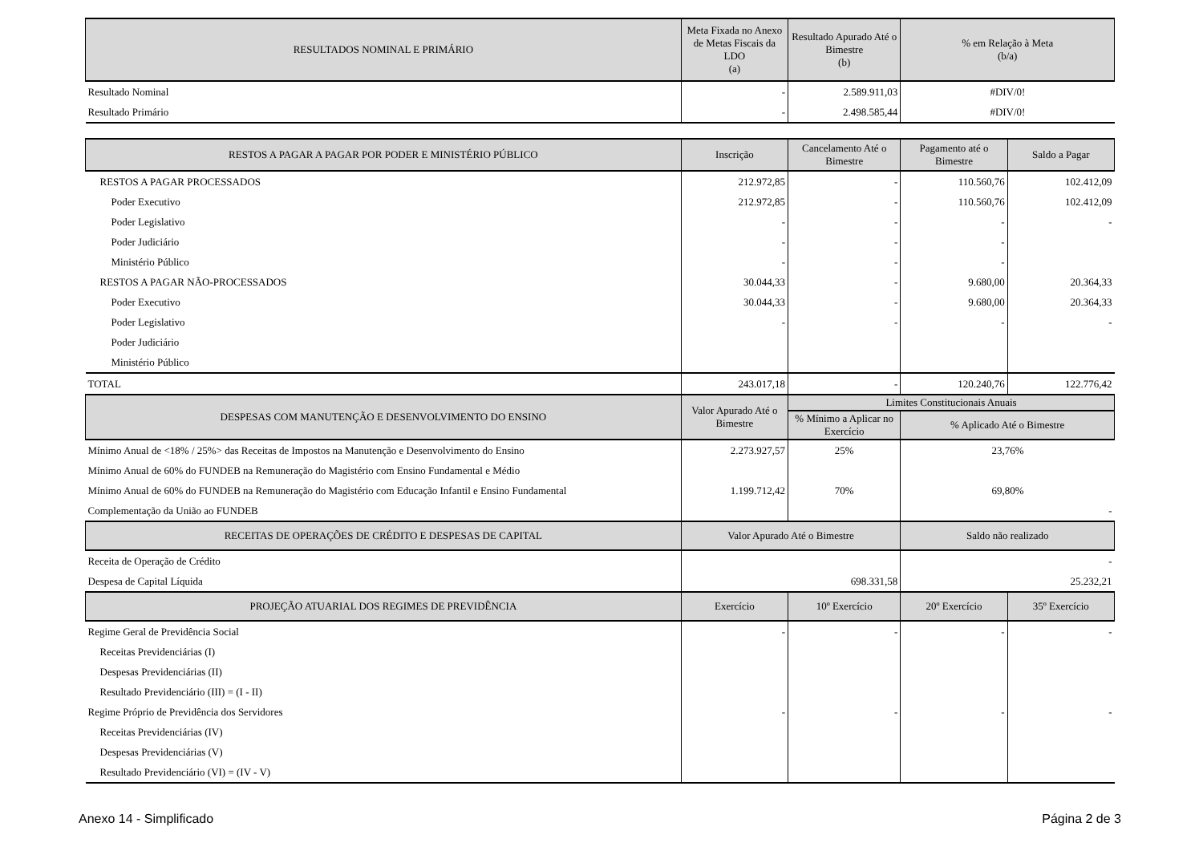| RESULTADOS NOMINAL E PRIMÁRIO | Meta Fixada no Anexo de Metas Fiscais da LDO (a) | Resultado Apurado Até o Bimestre (b) | % em Relação à Meta (b/a) | |
| --- | --- | --- | --- | --- |
| Resultado Nominal | - | 2.589.911,03 | #DIV/0! | |
| Resultado Primário | - | 2.498.585,44 | #DIV/0! | |
| RESTOS A PAGAR A PAGAR POR PODER E MINISTÉRIO PÚBLICO | Inscrição | Cancelamento Até o Bimestre | Pagamento até o Bimestre | Saldo a Pagar |
| RESTOS A PAGAR PROCESSADOS | 212.972,85 | - | 110.560,76 | 102.412,09 |
| Poder Executivo | 212.972,85 | - | 110.560,76 | 102.412,09 |
| Poder Legislativo | - | - | - | - |
| Poder Judiciário | - | - | - | |
| Ministério Público | - | - | - | |
| RESTOS A PAGAR NÃO-PROCESSADOS | 30.044,33 | - | 9.680,00 | 20.364,33 |
| Poder Executivo | 30.044,33 | - | 9.680,00 | 20.364,33 |
| Poder Legislativo | - | - | - | - |
| Poder Judiciário | | | | |
| Ministério Público | | | | |
| TOTAL | 243.017,18 | - | 120.240,76 | 122.776,42 |
| DESPESAS COM MANUTENÇÃO E DESENVOLVIMENTO DO ENSINO | Valor Apurado Até o Bimestre | Limites Constitucionais Anuais | | |
| | | % Mínimo a Aplicar no Exercício | % Aplicado Até o Bimestre | |
| Mínimo Anual de <18% / 25%> das Receitas de Impostos na Manutenção e Desenvolvimento do Ensino | 2.273.927,57 | 25% | 23,76% | |
| Mínimo Anual de 60% do FUNDEB na Remuneração do Magistério com Ensino Fundamental e Médio | | | | |
| Mínimo Anual de 60% do FUNDEB na Remuneração do Magistério com Educação Infantil e Ensino Fundamental | 1.199.712,42 | 70% | 69,80% | |
| Complementação da União ao FUNDEB | | | - | |
| RECEITAS DE OPERAÇÕES DE CRÉDITO E DESPESAS DE CAPITAL | Valor Apurado Até o Bimestre | | Saldo não realizado | |
| Receita de Operação de Crédito | | | - | |
| Despesa de Capital Líquida | 698.331,58 | | 25.232,21 | |
| PROJEÇÃO ATUARIAL DOS REGIMES DE PREVIDÊNCIA | Exercício | 10º Exercício | 20º Exercício | 35º Exercício |
| Regime Geral de Previdência Social | - | - | - | - |
| Receitas Previdenciárias (I) | | | | |
| Despesas Previdenciárias (II) | | | | |
| Resultado Previdenciário (III) = (I - II) | | | | |
| Regime Próprio de Previdência dos Servidores | - | - | - | - |
| Receitas Previdenciárias (IV) | | | | |
| Despesas Previdenciárias (V) | | | | |
| Resultado Previdenciário (VI) = (IV - V) | | | | |
Anexo 14 - Simplificado Página 2 de 3